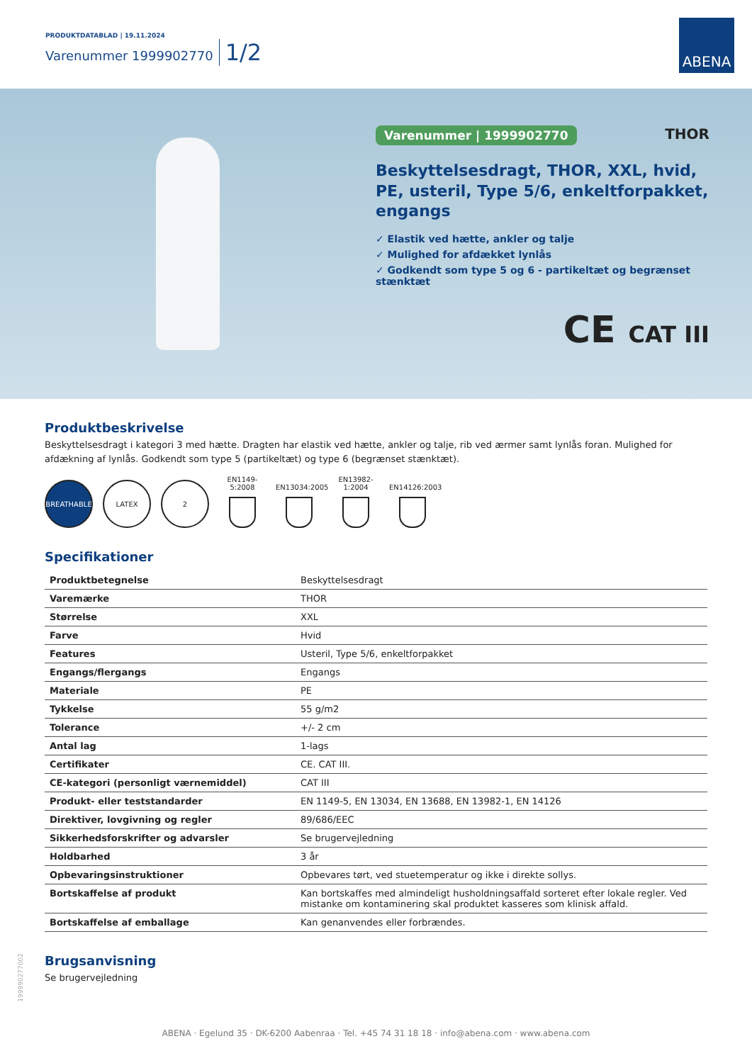PRODUKTDATABLAD | 19.11.2024
Varenummer 1999902770 1/2
ABENA
Varenummer | 1999902770 THOR
Beskyttelsesdragt, THOR, XXL, hvid, PE, usteril, Type 5/6, enkeltforpakket, engangs
✓ Elastik ved hætte, ankler og talje
✓ Mulighed for afdækket lynlås
✓ Godkendt som type 5 og 6 - partikeltæt og begrænset stænktæt
CE CAT III
Produktbeskrivelse
Beskyttelsesdragt i kategori 3 med hætte. Dragten har elastik ved hætte, ankler og talje, rib ved ærmer samt lynlås foran. Mulighed for afdækning af lynlås. Godkendt som type 5 (partikeltæt) og type 6 (begrænset stænktæt).
BREATHABLE
LATEX
2
EN1149-5:2008
EN13034:2005
EN13982-1:2004
EN14126:2003
Specifikationer
| Produktbetegnelse | Beskyttelsesdragt |
| Varemærke | THOR |
| Størrelse | XXL |
| Farve | Hvid |
| Features | Usteril, Type 5/6, enkeltforpakket |
| Engangs/flergangs | Engangs |
| Materiale | PE |
| Tykkelse | 55 g/m2 |
| Tolerance | +/- 2 cm |
| Antal lag | 1-lags |
| Certifikater | CE. CAT III. |
| CE-kategori (personligt værnemiddel) | CAT III |
| Produkt- eller teststandarder | EN 1149-5, EN 13034, EN 13688, EN 13982-1, EN 14126 |
| Direktiver, lovgivning og regler | 89/686/EEC |
| Sikkerhedsforskrifter og advarsler | Se brugervejledning |
| Holdbarhed | 3 år |
| Opbevaringsinstruktioner | Opbevares tørt, ved stuetemperatur og ikke i direkte sollys. |
| Bortskaffelse af produkt | Kan bortskaffes med almindeligt husholdningsaffald sorteret efter lokale regler. Ved mistanke om kontaminering skal produktet kasseres som klinisk affald. |
| Bortskaffelse af emballage | Kan genanvendes eller forbrændes. |
Brugsanvisning
Se brugervejledning
199990277002
ABENA · Egelund 35 · DK-6200 Aabenraa · Tel. +45 74 31 18 18 · info@abena.com · www.abena.com